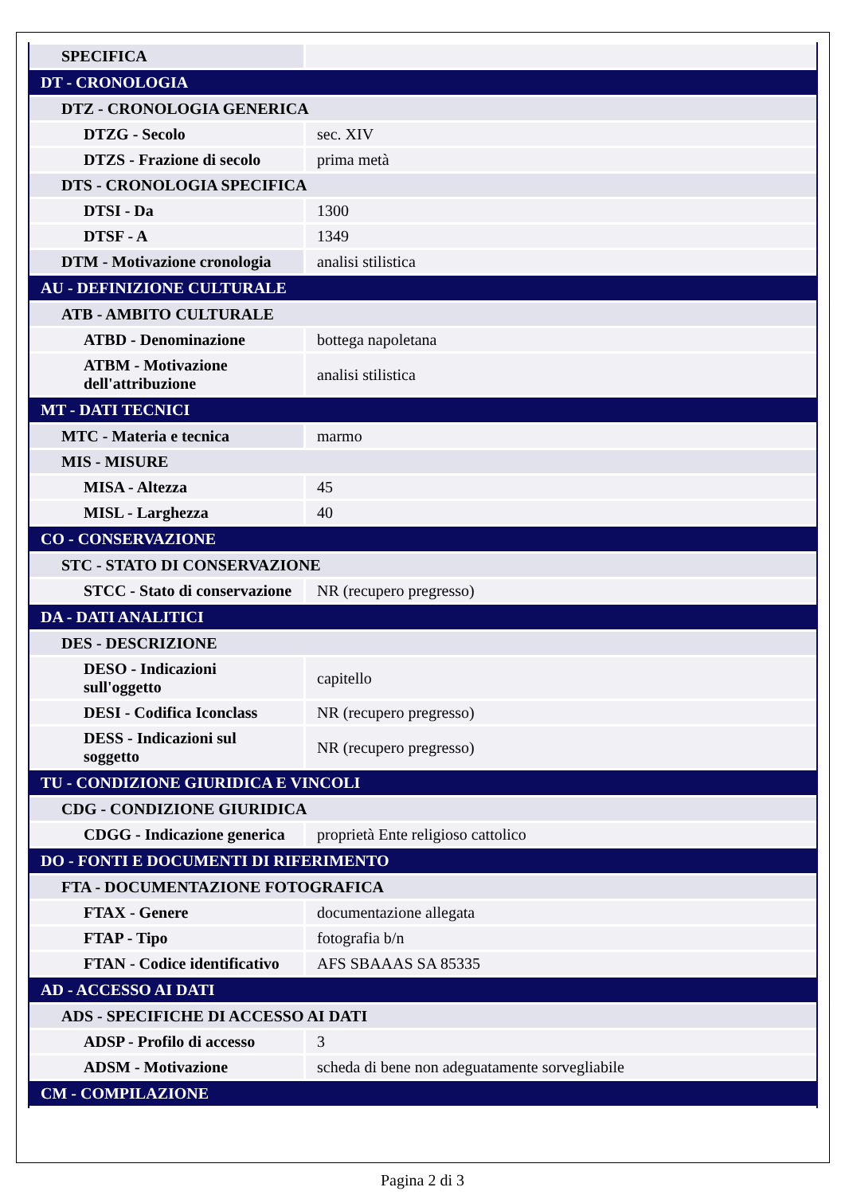| SPECIFICA | |
| DT - CRONOLOGIA | |
| DTZ - CRONOLOGIA GENERICA | |
| DTZG - Secolo | sec. XIV |
| DTZS - Frazione di secolo | prima metà |
| DTS - CRONOLOGIA SPECIFICA | |
| DTSI - Da | 1300 |
| DTSF - A | 1349 |
| DTM - Motivazione cronologia | analisi stilistica |
| AU - DEFINIZIONE CULTURALE | |
| ATB - AMBITO CULTURALE | |
| ATBD - Denominazione | bottega napoletana |
| ATBM - Motivazione dell'attribuzione | analisi stilistica |
| MT - DATI TECNICI | |
| MTC - Materia e tecnica | marmo |
| MIS - MISURE | |
| MISA - Altezza | 45 |
| MISL - Larghezza | 40 |
| CO - CONSERVAZIONE | |
| STC - STATO DI CONSERVAZIONE | |
| STCC - Stato di conservazione | NR (recupero pregresso) |
| DA - DATI ANALITICI | |
| DES - DESCRIZIONE | |
| DESO - Indicazioni sull'oggetto | capitello |
| DESI - Codifica Iconclass | NR (recupero pregresso) |
| DESS - Indicazioni sul soggetto | NR (recupero pregresso) |
| TU - CONDIZIONE GIURIDICA E VINCOLI | |
| CDG - CONDIZIONE GIURIDICA | |
| CDGG - Indicazione generica | proprietà Ente religioso cattolico |
| DO - FONTI E DOCUMENTI DI RIFERIMENTO | |
| FTA - DOCUMENTAZIONE FOTOGRAFICA | |
| FTAX - Genere | documentazione allegata |
| FTAP - Tipo | fotografia b/n |
| FTAN - Codice identificativo | AFS SBAAAS SA 85335 |
| AD - ACCESSO AI DATI | |
| ADS - SPECIFICHE DI ACCESSO AI DATI | |
| ADSP - Profilo di accesso | 3 |
| ADSM - Motivazione | scheda di bene non adeguatamente sorvegliabile |
| CM - COMPILAZIONE | |
Pagina 2 di 3